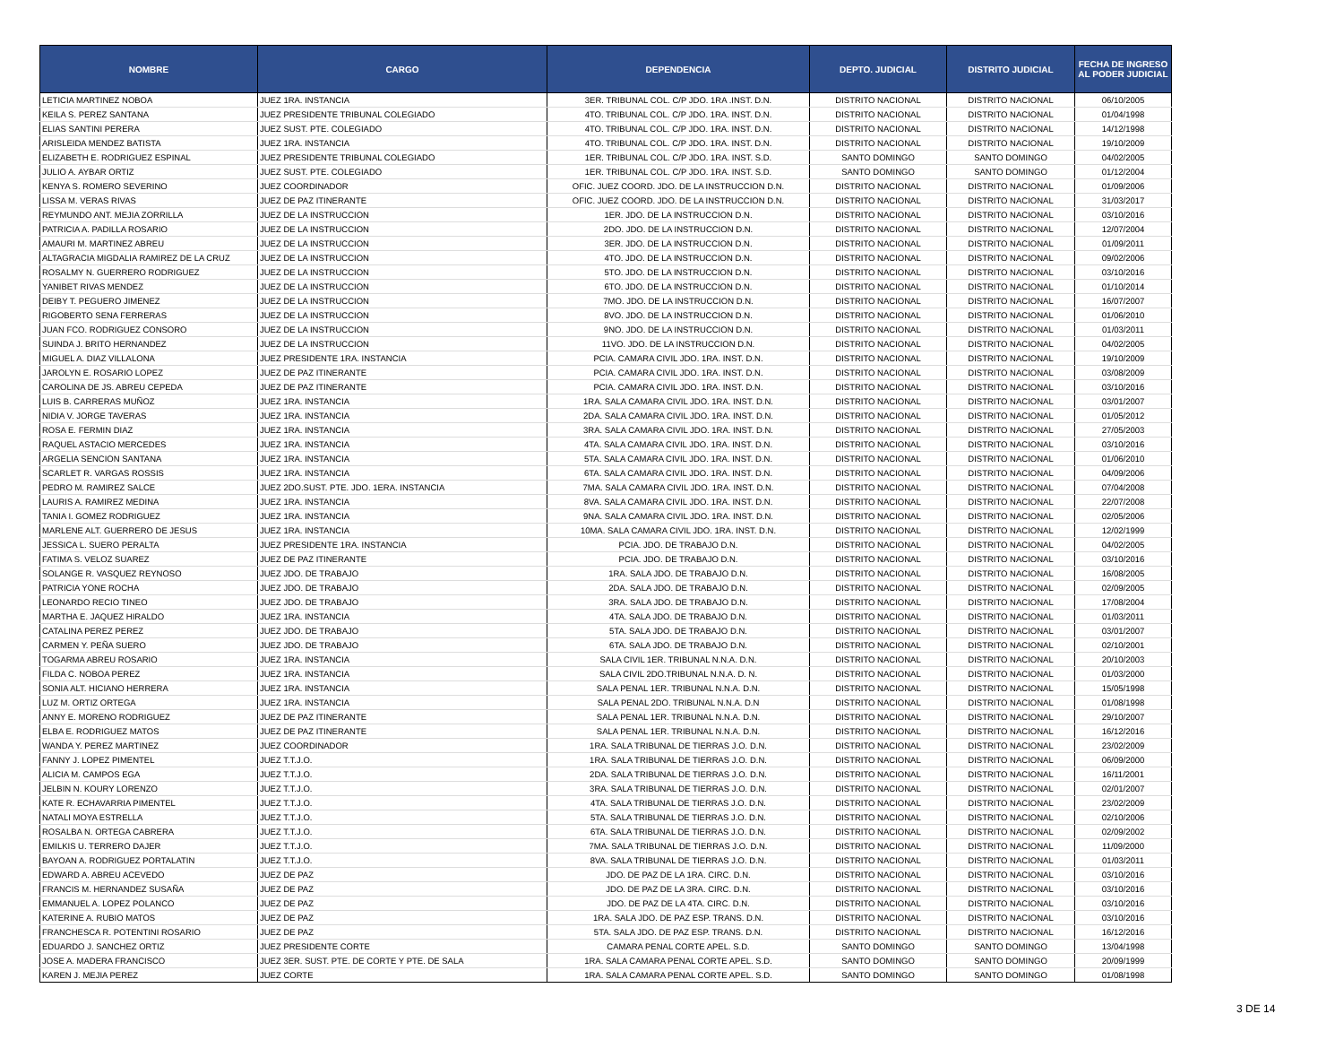| NOMBRE | CARGO | DEPENDENCIA | DEPTO. JUDICIAL | DISTRITO JUDICIAL | FECHA DE INGRESO AL PODER JUDICIAL |
| --- | --- | --- | --- | --- | --- |
| LETICIA MARTINEZ NOBOA | JUEZ 1RA. INSTANCIA | 3ER. TRIBUNAL COL. C/P JDO. 1RA .INST. D.N. | DISTRITO NACIONAL | DISTRITO NACIONAL | 06/10/2005 |
| KEILA S. PEREZ SANTANA | JUEZ PRESIDENTE TRIBUNAL COLEGIADO | 4TO. TRIBUNAL COL. C/P JDO. 1RA. INST. D.N. | DISTRITO NACIONAL | DISTRITO NACIONAL | 01/04/1998 |
| ELIAS SANTINI PERERA | JUEZ SUST. PTE. COLEGIADO | 4TO. TRIBUNAL COL. C/P JDO. 1RA. INST. D.N. | DISTRITO NACIONAL | DISTRITO NACIONAL | 14/12/1998 |
| ARISLEIDA MENDEZ BATISTA | JUEZ 1RA. INSTANCIA | 4TO. TRIBUNAL COL. C/P JDO. 1RA. INST. D.N. | DISTRITO NACIONAL | DISTRITO NACIONAL | 19/10/2009 |
| ELIZABETH E. RODRIGUEZ ESPINAL | JUEZ PRESIDENTE TRIBUNAL COLEGIADO | 1ER. TRIBUNAL COL. C/P JDO. 1RA. INST. S.D. | SANTO DOMINGO | SANTO DOMINGO | 04/02/2005 |
| JULIO A. AYBAR ORTIZ | JUEZ SUST. PTE. COLEGIADO | 1ER. TRIBUNAL COL. C/P JDO. 1RA. INST. S.D. | SANTO DOMINGO | SANTO DOMINGO | 01/12/2004 |
| KENYA S. ROMERO SEVERINO | JUEZ COORDINADOR | OFIC. JUEZ COORD. JDO. DE LA INSTRUCCION D.N. | DISTRITO NACIONAL | DISTRITO NACIONAL | 01/09/2006 |
| LISSA M. VERAS RIVAS | JUEZ DE PAZ ITINERANTE | OFIC. JUEZ COORD. JDO. DE LA INSTRUCCION D.N. | DISTRITO NACIONAL | DISTRITO NACIONAL | 31/03/2017 |
| REYMUNDO ANT. MEJIA ZORRILLA | JUEZ DE LA INSTRUCCION | 1ER. JDO. DE LA INSTRUCCION D.N. | DISTRITO NACIONAL | DISTRITO NACIONAL | 03/10/2016 |
| PATRICIA A. PADILLA ROSARIO | JUEZ DE LA INSTRUCCION | 2DO. JDO. DE LA INSTRUCCION D.N. | DISTRITO NACIONAL | DISTRITO NACIONAL | 12/07/2004 |
| AMAURI M. MARTINEZ ABREU | JUEZ DE LA INSTRUCCION | 3ER. JDO. DE LA INSTRUCCION D.N. | DISTRITO NACIONAL | DISTRITO NACIONAL | 01/09/2011 |
| ALTAGRACIA MIGDALIA RAMIREZ DE LA CRUZ | JUEZ DE LA INSTRUCCION | 4TO. JDO. DE LA INSTRUCCION D.N. | DISTRITO NACIONAL | DISTRITO NACIONAL | 09/02/2006 |
| ROSALMY N. GUERRERO RODRIGUEZ | JUEZ DE LA INSTRUCCION | 5TO. JDO. DE LA INSTRUCCION D.N. | DISTRITO NACIONAL | DISTRITO NACIONAL | 03/10/2016 |
| YANIBET RIVAS MENDEZ | JUEZ DE LA INSTRUCCION | 6TO. JDO. DE LA INSTRUCCION D.N. | DISTRITO NACIONAL | DISTRITO NACIONAL | 01/10/2014 |
| DEIBY T. PEGUERO JIMENEZ | JUEZ DE LA INSTRUCCION | 7MO. JDO. DE LA INSTRUCCION D.N. | DISTRITO NACIONAL | DISTRITO NACIONAL | 16/07/2007 |
| RIGOBERTO SENA FERRERAS | JUEZ DE LA INSTRUCCION | 8VO. JDO. DE LA INSTRUCCION D.N. | DISTRITO NACIONAL | DISTRITO NACIONAL | 01/06/2010 |
| JUAN FCO. RODRIGUEZ CONSORO | JUEZ DE LA INSTRUCCION | 9NO. JDO. DE LA INSTRUCCION D.N. | DISTRITO NACIONAL | DISTRITO NACIONAL | 01/03/2011 |
| SUINDA J. BRITO HERNANDEZ | JUEZ DE LA INSTRUCCION | 11VO. JDO. DE LA INSTRUCCION D.N. | DISTRITO NACIONAL | DISTRITO NACIONAL | 04/02/2005 |
| MIGUEL A. DIAZ VILLALONA | JUEZ PRESIDENTE 1RA. INSTANCIA | PCIA. CAMARA CIVIL JDO. 1RA. INST. D.N. | DISTRITO NACIONAL | DISTRITO NACIONAL | 19/10/2009 |
| JAROLYN E. ROSARIO LOPEZ | JUEZ DE PAZ ITINERANTE | PCIA. CAMARA CIVIL JDO. 1RA. INST. D.N. | DISTRITO NACIONAL | DISTRITO NACIONAL | 03/08/2009 |
| CAROLINA DE JS. ABREU CEPEDA | JUEZ DE PAZ ITINERANTE | PCIA. CAMARA CIVIL JDO. 1RA. INST. D.N. | DISTRITO NACIONAL | DISTRITO NACIONAL | 03/10/2016 |
| LUIS B. CARRERAS MUÑOZ | JUEZ 1RA. INSTANCIA | 1RA. SALA CAMARA CIVIL JDO. 1RA. INST. D.N. | DISTRITO NACIONAL | DISTRITO NACIONAL | 03/01/2007 |
| NIDIA V. JORGE TAVERAS | JUEZ 1RA. INSTANCIA | 2DA. SALA CAMARA CIVIL JDO. 1RA. INST. D.N. | DISTRITO NACIONAL | DISTRITO NACIONAL | 01/05/2012 |
| ROSA E. FERMIN DIAZ | JUEZ 1RA. INSTANCIA | 3RA. SALA CAMARA CIVIL JDO. 1RA. INST. D.N. | DISTRITO NACIONAL | DISTRITO NACIONAL | 27/05/2003 |
| RAQUEL ASTACIO MERCEDES | JUEZ 1RA. INSTANCIA | 4TA. SALA CAMARA CIVIL JDO. 1RA. INST. D.N. | DISTRITO NACIONAL | DISTRITO NACIONAL | 03/10/2016 |
| ARGELIA SENCION SANTANA | JUEZ 1RA. INSTANCIA | 5TA. SALA CAMARA CIVIL JDO. 1RA. INST. D.N. | DISTRITO NACIONAL | DISTRITO NACIONAL | 01/06/2010 |
| SCARLET R. VARGAS ROSSIS | JUEZ 1RA. INSTANCIA | 6TA. SALA CAMARA CIVIL JDO. 1RA. INST. D.N. | DISTRITO NACIONAL | DISTRITO NACIONAL | 04/09/2006 |
| PEDRO M. RAMIREZ SALCE | JUEZ 2DO.SUST. PTE. JDO. 1ERA. INSTANCIA | 7MA. SALA CAMARA CIVIL JDO. 1RA. INST. D.N. | DISTRITO NACIONAL | DISTRITO NACIONAL | 07/04/2008 |
| LAURIS A. RAMIREZ MEDINA | JUEZ 1RA. INSTANCIA | 8VA. SALA CAMARA CIVIL JDO. 1RA. INST. D.N. | DISTRITO NACIONAL | DISTRITO NACIONAL | 22/07/2008 |
| TANIA I. GOMEZ RODRIGUEZ | JUEZ 1RA. INSTANCIA | 9NA. SALA CAMARA CIVIL JDO. 1RA. INST. D.N. | DISTRITO NACIONAL | DISTRITO NACIONAL | 02/05/2006 |
| MARLENE ALT. GUERRERO DE JESUS | JUEZ 1RA. INSTANCIA | 10MA. SALA CAMARA CIVIL JDO. 1RA. INST. D.N. | DISTRITO NACIONAL | DISTRITO NACIONAL | 12/02/1999 |
| JESSICA L. SUERO PERALTA | JUEZ PRESIDENTE 1RA. INSTANCIA | PCIA. JDO. DE TRABAJO D.N. | DISTRITO NACIONAL | DISTRITO NACIONAL | 04/02/2005 |
| FATIMA S. VELOZ SUAREZ | JUEZ DE PAZ ITINERANTE | PCIA. JDO. DE TRABAJO D.N. | DISTRITO NACIONAL | DISTRITO NACIONAL | 03/10/2016 |
| SOLANGE R. VASQUEZ REYNOSO | JUEZ JDO. DE TRABAJO | 1RA. SALA JDO. DE TRABAJO D.N. | DISTRITO NACIONAL | DISTRITO NACIONAL | 16/08/2005 |
| PATRICIA YONE ROCHA | JUEZ JDO. DE TRABAJO | 2DA. SALA JDO. DE TRABAJO D.N. | DISTRITO NACIONAL | DISTRITO NACIONAL | 02/09/2005 |
| LEONARDO RECIO TINEO | JUEZ JDO. DE TRABAJO | 3RA. SALA JDO. DE TRABAJO D.N. | DISTRITO NACIONAL | DISTRITO NACIONAL | 17/08/2004 |
| MARTHA E. JAQUEZ HIRALDO | JUEZ 1RA. INSTANCIA | 4TA. SALA JDO. DE TRABAJO D.N. | DISTRITO NACIONAL | DISTRITO NACIONAL | 01/03/2011 |
| CATALINA PEREZ PEREZ | JUEZ JDO. DE TRABAJO | 5TA. SALA JDO. DE TRABAJO D.N. | DISTRITO NACIONAL | DISTRITO NACIONAL | 03/01/2007 |
| CARMEN Y. PEÑA SUERO | JUEZ JDO. DE TRABAJO | 6TA. SALA JDO. DE TRABAJO D.N. | DISTRITO NACIONAL | DISTRITO NACIONAL | 02/10/2001 |
| TOGARMA ABREU ROSARIO | JUEZ 1RA. INSTANCIA | SALA CIVIL 1ER. TRIBUNAL N.N.A. D.N. | DISTRITO NACIONAL | DISTRITO NACIONAL | 20/10/2003 |
| FILDA C. NOBOA PEREZ | JUEZ 1RA. INSTANCIA | SALA CIVIL 2DO.TRIBUNAL N.N.A. D. N. | DISTRITO NACIONAL | DISTRITO NACIONAL | 01/03/2000 |
| SONIA ALT. HICIANO HERRERA | JUEZ 1RA. INSTANCIA | SALA PENAL 1ER. TRIBUNAL N.N.A. D.N. | DISTRITO NACIONAL | DISTRITO NACIONAL | 15/05/1998 |
| LUZ M. ORTIZ ORTEGA | JUEZ 1RA. INSTANCIA | SALA PENAL 2DO. TRIBUNAL N.N.A. D.N | DISTRITO NACIONAL | DISTRITO NACIONAL | 01/08/1998 |
| ANNY E. MORENO RODRIGUEZ | JUEZ DE PAZ ITINERANTE | SALA PENAL 1ER. TRIBUNAL N.N.A. D.N. | DISTRITO NACIONAL | DISTRITO NACIONAL | 29/10/2007 |
| ELBA E. RODRIGUEZ MATOS | JUEZ DE PAZ ITINERANTE | SALA PENAL 1ER. TRIBUNAL N.N.A. D.N. | DISTRITO NACIONAL | DISTRITO NACIONAL | 16/12/2016 |
| WANDA Y. PEREZ MARTINEZ | JUEZ COORDINADOR | 1RA. SALA TRIBUNAL DE TIERRAS J.O. D.N. | DISTRITO NACIONAL | DISTRITO NACIONAL | 23/02/2009 |
| FANNY J. LOPEZ PIMENTEL | JUEZ T.T.J.O. | 1RA. SALA TRIBUNAL DE TIERRAS J.O. D.N. | DISTRITO NACIONAL | DISTRITO NACIONAL | 06/09/2000 |
| ALICIA M. CAMPOS EGA | JUEZ T.T.J.O. | 2DA. SALA TRIBUNAL DE TIERRAS J.O. D.N. | DISTRITO NACIONAL | DISTRITO NACIONAL | 16/11/2001 |
| JELBIN N. KOURY LORENZO | JUEZ T.T.J.O. | 3RA. SALA TRIBUNAL DE TIERRAS J.O. D.N. | DISTRITO NACIONAL | DISTRITO NACIONAL | 02/01/2007 |
| KATE R. ECHAVARRIA PIMENTEL | JUEZ T.T.J.O. | 4TA. SALA TRIBUNAL DE TIERRAS J.O. D.N. | DISTRITO NACIONAL | DISTRITO NACIONAL | 23/02/2009 |
| NATALI MOYA ESTRELLA | JUEZ T.T.J.O. | 5TA. SALA TRIBUNAL DE TIERRAS J.O. D.N. | DISTRITO NACIONAL | DISTRITO NACIONAL | 02/10/2006 |
| ROSALBA N. ORTEGA CABRERA | JUEZ T.T.J.O. | 6TA. SALA TRIBUNAL DE TIERRAS J.O. D.N. | DISTRITO NACIONAL | DISTRITO NACIONAL | 02/09/2002 |
| EMILKIS U. TERRERO DAJER | JUEZ T.T.J.O. | 7MA. SALA TRIBUNAL DE TIERRAS J.O. D.N. | DISTRITO NACIONAL | DISTRITO NACIONAL | 11/09/2000 |
| BAYOAN A. RODRIGUEZ PORTALATIN | JUEZ T.T.J.O. | 8VA. SALA TRIBUNAL DE TIERRAS J.O. D.N. | DISTRITO NACIONAL | DISTRITO NACIONAL | 01/03/2011 |
| EDWARD A. ABREU ACEVEDO | JUEZ DE PAZ | JDO. DE PAZ DE LA 1RA. CIRC. D.N. | DISTRITO NACIONAL | DISTRITO NACIONAL | 03/10/2016 |
| FRANCIS M. HERNANDEZ SUSAÑA | JUEZ DE PAZ | JDO. DE PAZ DE LA 3RA. CIRC. D.N. | DISTRITO NACIONAL | DISTRITO NACIONAL | 03/10/2016 |
| EMMANUEL A. LOPEZ POLANCO | JUEZ DE PAZ | JDO. DE PAZ DE LA 4TA. CIRC. D.N. | DISTRITO NACIONAL | DISTRITO NACIONAL | 03/10/2016 |
| KATERINE A. RUBIO MATOS | JUEZ DE PAZ | 1RA. SALA JDO. DE PAZ ESP. TRANS. D.N. | DISTRITO NACIONAL | DISTRITO NACIONAL | 03/10/2016 |
| FRANCHESCA R. POTENTINI ROSARIO | JUEZ DE PAZ | 5TA. SALA JDO. DE PAZ ESP. TRANS. D.N. | DISTRITO NACIONAL | DISTRITO NACIONAL | 16/12/2016 |
| EDUARDO J. SANCHEZ ORTIZ | JUEZ PRESIDENTE CORTE | CAMARA PENAL CORTE APEL. S.D. | SANTO DOMINGO | SANTO DOMINGO | 13/04/1998 |
| JOSE A. MADERA FRANCISCO | JUEZ 3ER. SUST. PTE. DE CORTE Y PTE. DE SALA | 1RA. SALA CAMARA PENAL CORTE APEL. S.D. | SANTO DOMINGO | SANTO DOMINGO | 20/09/1999 |
| KAREN J. MEJIA PEREZ | JUEZ CORTE | 1RA. SALA CAMARA PENAL CORTE APEL. S.D. | SANTO DOMINGO | SANTO DOMINGO | 01/08/1998 |
3 DE 14